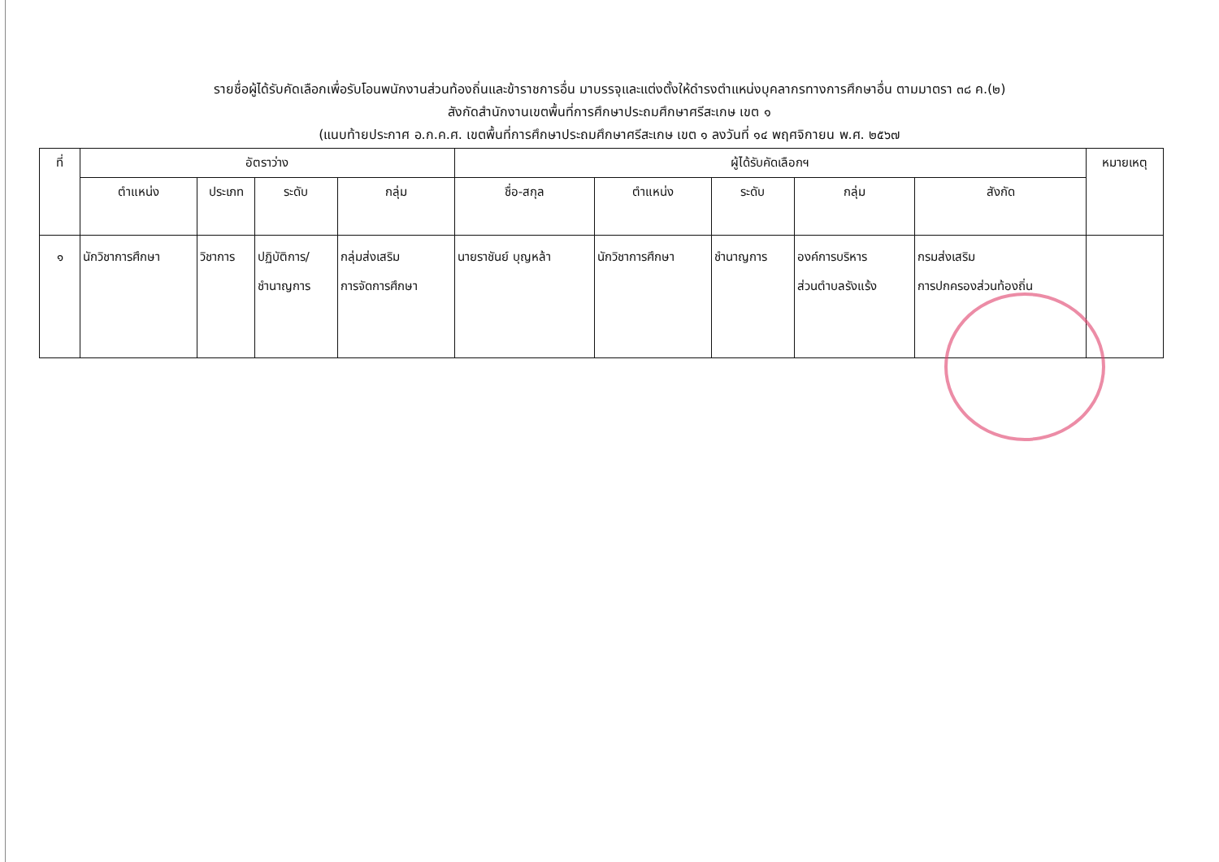รายชื่อผู้ได้รับคัดเลือกเพื่อรับโอนพนักงานส่วนท้องถิ่นและข้าราชการอื่น มาบรรจุและแต่งตั้งให้ดำรงตำแหน่งบุคลากรทางการศึกษาอื่น ตามมาตรา ๓๘ ค.(๒)
สังกัดสำนักงานเขตพื้นที่การศึกษาประถมศึกษาศรีสะเกษ เขต ๑
(แนบท้ายประกาศ อ.ก.ค.ศ. เขตพื้นที่การศึกษาประถมศึกษาศรีสะเกษ เขต ๑ ลงวันที่ ๑๔ พฤศจิกายน พ.ศ. ๒๕๖๗
| ที่ | อัตราว่าง | | | | ผู้ได้รับคัดเลือกฯ | | | | | หมายเหตุ |
| --- | --- | --- | --- | --- | --- | --- | --- | --- | --- | --- |
| | ตำแหน่ง | ประเภท | ระดับ | กลุ่ม | ชื่อ-สกุล | ตำแหน่ง | ระดับ | กลุ่ม | สังกัด | |
| ๑ | นักวิชาการศึกษา | วิชาการ | ปฏิบัติการ/ ชำนาญการ | กลุ่มส่งเสริม การจัดการศึกษา | นายราชันย์ บุญหล้า | นักวิชาการศึกษา | ชำนาญการ | องค์การบริหาร ส่วนตำบลรังแร้ง | กรมส่งเสริม การปกครองส่วนท้องถิ่น | |